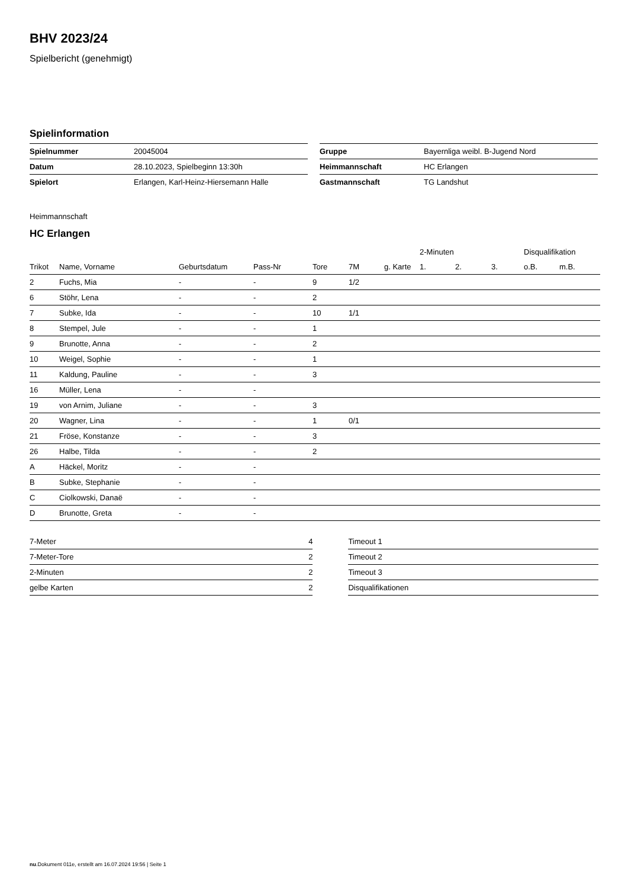BHV 2023/24
Spielbericht (genehmigt)
Spielinformation
| Spielnummer | 20045004 |
| Datum | 28.10.2023, Spielbeginn 13:30h |
| Spielort | Erlangen, Karl-Heinz-Hiersemann Halle |
| Gruppe | Bayernliga weibl. B-Jugend Nord |
| Heimmannschaft | HC Erlangen |
| Gastmannschaft | TG Landshut |
Heimmannschaft
HC Erlangen
| | | | | | | | 2-Minuten | | | Disqualifikation | |
| --- | --- | --- | --- | --- | --- | --- | --- | --- | --- | --- | --- |
| Trikot | Name, Vorname | Geburtsdatum | Pass-Nr | Tore | 7M | g. Karte | 1. | 2. | 3. | o.B. | m.B. |
| 2 | Fuchs, Mia | - | - | 9 | 1/2 | | | | | | |
| 6 | Stöhr, Lena | - | - | 2 | | | | | | | |
| 7 | Subke, Ida | - | - | 10 | 1/1 | | | | | | |
| 8 | Stempel, Jule | - | - | 1 | | | | | | | |
| 9 | Brunotte, Anna | - | - | 2 | | | | | | | |
| 10 | Weigel, Sophie | - | - | 1 | | | | | | | |
| 11 | Kaldung, Pauline | - | - | 3 | | | | | | | |
| 16 | Müller, Lena | - | - | | | | | | | | |
| 19 | von Arnim, Juliane | - | - | 3 | | | | | | | |
| 20 | Wagner, Lina | - | - | 1 | 0/1 | | | | | | |
| 21 | Fröse, Konstanze | - | - | 3 | | | | | | | |
| 26 | Halbe, Tilda | - | - | 2 | | | | | | | |
| A | Häckel, Moritz | - | - | | | | | | | | |
| B | Subke, Stephanie | - | - | | | | | | | | |
| C | Ciolkowski, Danaë | - | - | | | | | | | | |
| D | Brunotte, Greta | - | - | | | | | | | | |
| 7-Meter | 4 |
| 7-Meter-Tore | 2 |
| 2-Minuten | 2 |
| gelbe Karten | 2 |
| Timeout 1 |
| Timeout 2 |
| Timeout 3 |
| Disqualifikationen |
nu.Dokument 011e, erstellt am 16.07.2024 19:56 | Seite 1